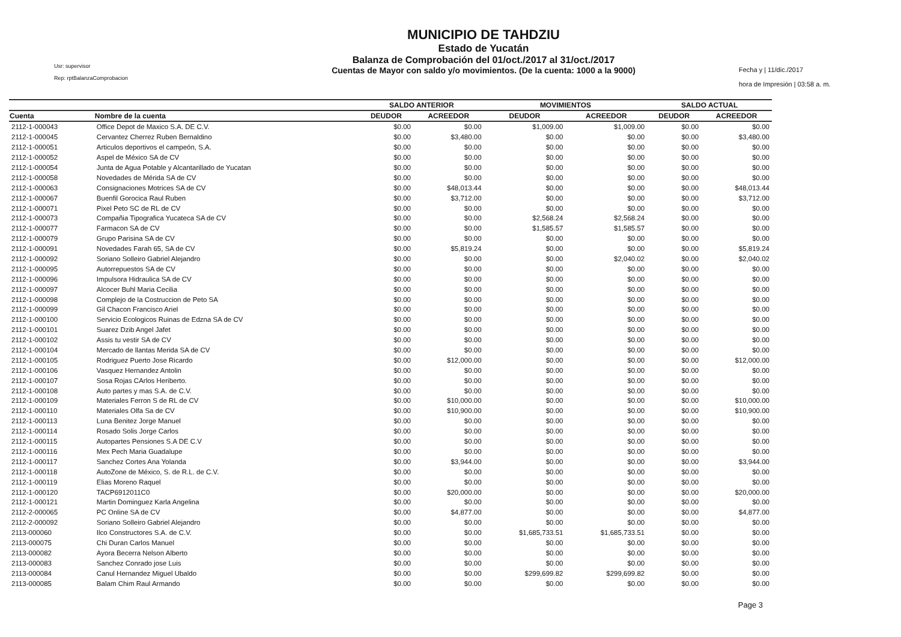Usr: supervisor
Rep: rptBalanzaComprobacion
MUNICIPIO DE TAHDZIU
Estado de Yucatán
Balanza de Comprobación del 01/oct./2017 al 31/oct./2017
Cuentas de Mayor con saldo y/o movimientos. (De la cuenta: 1000 a la 9000)
Fecha y | 11/dic./2017
hora de Impresión | 03:58 a. m.
| | | SALDO ANTERIOR | | MOVIMIENTOS | | SALDO ACTUAL | |
| --- | --- | --- | --- | --- | --- | --- | --- |
| Cuenta | Nombre de la cuenta | DEUDOR | ACREEDOR | DEUDOR | ACREEDOR | DEUDOR | ACREEDOR |
| 2112-1-000043 | Office Depot de Maxico S.A. DE C.V. | $0.00 | $0.00 | $1,009.00 | $1,009.00 | $0.00 | $0.00 |
| 2112-1-000045 | Cervantez Cherrez Ruben Bernaldino | $0.00 | $3,480.00 | $0.00 | $0.00 | $0.00 | $3,480.00 |
| 2112-1-000051 | Articulos deportivos el campeón, S.A. | $0.00 | $0.00 | $0.00 | $0.00 | $0.00 | $0.00 |
| 2112-1-000052 | Aspel de México SA de CV | $0.00 | $0.00 | $0.00 | $0.00 | $0.00 | $0.00 |
| 2112-1-000054 | Junta de Agua Potable y Alcantarillado de Yucatan | $0.00 | $0.00 | $0.00 | $0.00 | $0.00 | $0.00 |
| 2112-1-000058 | Novedades de Mérida SA de CV | $0.00 | $0.00 | $0.00 | $0.00 | $0.00 | $0.00 |
| 2112-1-000063 | Consignaciones Motrices SA de CV | $0.00 | $48,013.44 | $0.00 | $0.00 | $0.00 | $48,013.44 |
| 2112-1-000067 | Buenfil Gorocica Raul Ruben | $0.00 | $3,712.00 | $0.00 | $0.00 | $0.00 | $3,712.00 |
| 2112-1-000071 | Pixel Peto SC de RL de CV | $0.00 | $0.00 | $0.00 | $0.00 | $0.00 | $0.00 |
| 2112-1-000073 | Compañia Tipografica Yucateca SA de CV | $0.00 | $0.00 | $2,568.24 | $2,568.24 | $0.00 | $0.00 |
| 2112-1-000077 | Farmacon SA de CV | $0.00 | $0.00 | $1,585.57 | $1,585.57 | $0.00 | $0.00 |
| 2112-1-000079 | Grupo Parisina SA de CV | $0.00 | $0.00 | $0.00 | $0.00 | $0.00 | $0.00 |
| 2112-1-000091 | Novedades Farah 65, SA de CV | $0.00 | $5,819.24 | $0.00 | $0.00 | $0.00 | $5,819.24 |
| 2112-1-000092 | Soriano Solleiro Gabriel Alejandro | $0.00 | $0.00 | $0.00 | $2,040.02 | $0.00 | $2,040.02 |
| 2112-1-000095 | Autorrepuestos SA de CV | $0.00 | $0.00 | $0.00 | $0.00 | $0.00 | $0.00 |
| 2112-1-000096 | Impulsora Hidraulica SA de CV | $0.00 | $0.00 | $0.00 | $0.00 | $0.00 | $0.00 |
| 2112-1-000097 | Alcocer Buhl Maria Cecilia | $0.00 | $0.00 | $0.00 | $0.00 | $0.00 | $0.00 |
| 2112-1-000098 | Complejo de la Costruccion de Peto SA | $0.00 | $0.00 | $0.00 | $0.00 | $0.00 | $0.00 |
| 2112-1-000099 | Gil Chacon Francisco Ariel | $0.00 | $0.00 | $0.00 | $0.00 | $0.00 | $0.00 |
| 2112-1-000100 | Servicio Ecologicos Ruinas de Edzna SA de CV | $0.00 | $0.00 | $0.00 | $0.00 | $0.00 | $0.00 |
| 2112-1-000101 | Suarez Dzib Angel Jafet | $0.00 | $0.00 | $0.00 | $0.00 | $0.00 | $0.00 |
| 2112-1-000102 | Assis tu vestir SA de CV | $0.00 | $0.00 | $0.00 | $0.00 | $0.00 | $0.00 |
| 2112-1-000104 | Mercado de llantas Merida SA de CV | $0.00 | $0.00 | $0.00 | $0.00 | $0.00 | $0.00 |
| 2112-1-000105 | Rodriguez Puerto Jose Ricardo | $0.00 | $12,000.00 | $0.00 | $0.00 | $0.00 | $12,000.00 |
| 2112-1-000106 | Vasquez Hernandez Antolin | $0.00 | $0.00 | $0.00 | $0.00 | $0.00 | $0.00 |
| 2112-1-000107 | Sosa Rojas CArlos Heriberto. | $0.00 | $0.00 | $0.00 | $0.00 | $0.00 | $0.00 |
| 2112-1-000108 | Auto partes y mas S.A. de C.V. | $0.00 | $0.00 | $0.00 | $0.00 | $0.00 | $0.00 |
| 2112-1-000109 | Materiales Ferron S de RL de CV | $0.00 | $10,000.00 | $0.00 | $0.00 | $0.00 | $10,000.00 |
| 2112-1-000110 | Materiales Olfa Sa de CV | $0.00 | $10,900.00 | $0.00 | $0.00 | $0.00 | $10,900.00 |
| 2112-1-000113 | Luna Benitez Jorge Manuel | $0.00 | $0.00 | $0.00 | $0.00 | $0.00 | $0.00 |
| 2112-1-000114 | Rosado Solis Jorge Carlos | $0.00 | $0.00 | $0.00 | $0.00 | $0.00 | $0.00 |
| 2112-1-000115 | Autopartes Pensiones S.A DE C.V | $0.00 | $0.00 | $0.00 | $0.00 | $0.00 | $0.00 |
| 2112-1-000116 | Mex Pech Maria Guadalupe | $0.00 | $0.00 | $0.00 | $0.00 | $0.00 | $0.00 |
| 2112-1-000117 | Sanchez Cortes Ana Yolanda | $0.00 | $3,944.00 | $0.00 | $0.00 | $0.00 | $3,944.00 |
| 2112-1-000118 | AutoZone de México, S. de R.L. de C.V. | $0.00 | $0.00 | $0.00 | $0.00 | $0.00 | $0.00 |
| 2112-1-000119 | Elias Moreno Raquel | $0.00 | $0.00 | $0.00 | $0.00 | $0.00 | $0.00 |
| 2112-1-000120 | TACP6912011C0 | $0.00 | $20,000.00 | $0.00 | $0.00 | $0.00 | $20,000.00 |
| 2112-1-000121 | Martin Dominguez Karla Angelina | $0.00 | $0.00 | $0.00 | $0.00 | $0.00 | $0.00 |
| 2112-2-000065 | PC Online SA de CV | $0.00 | $4,877.00 | $0.00 | $0.00 | $0.00 | $4,877.00 |
| 2112-2-000092 | Soriano Solleiro Gabriel Alejandro | $0.00 | $0.00 | $0.00 | $0.00 | $0.00 | $0.00 |
| 2113-000060 | Ilco Constructores S.A. de C.V. | $0.00 | $0.00 | $1,685,733.51 | $1,685,733.51 | $0.00 | $0.00 |
| 2113-000075 | Chi Duran Carlos Manuel | $0.00 | $0.00 | $0.00 | $0.00 | $0.00 | $0.00 |
| 2113-000082 | Ayora Becerra Nelson Alberto | $0.00 | $0.00 | $0.00 | $0.00 | $0.00 | $0.00 |
| 2113-000083 | Sanchez Conrado jose Luis | $0.00 | $0.00 | $0.00 | $0.00 | $0.00 | $0.00 |
| 2113-000084 | Canul Hernandez Miguel Ubaldo | $0.00 | $0.00 | $299,699.82 | $299,699.82 | $0.00 | $0.00 |
| 2113-000085 | Balam Chim Raul Armando | $0.00 | $0.00 | $0.00 | $0.00 | $0.00 | $0.00 |
Page 3